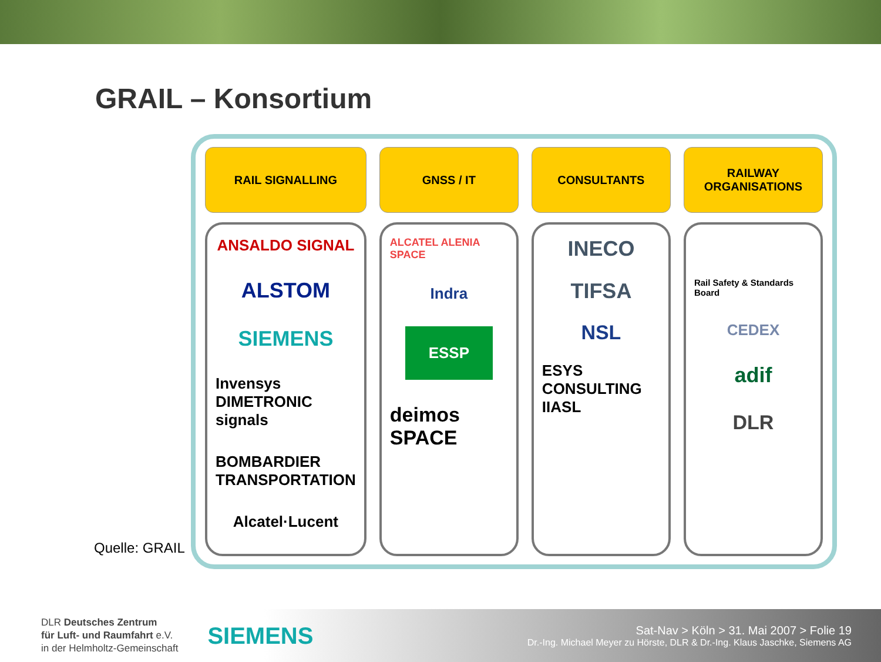GRAIL – Konsortium
Quelle: GRAIL
RAIL SIGNALLING
ANSALDO SIGNAL
ALSTOM
SIEMENS
Invensys DIMETRONIC signals
BOMBARDIER TRANSPORTATION
Alcatel·Lucent
GNSS / IT
ALCATEL ALENIA SPACE
Indra
ESSP
deimos SPACE
CONSULTANTS
INECO
TIFSA
NSL
ESYS CONSULTING IIASL
RAILWAY
ORGANISATIONS
Rail Safety & Standards Board
CEDEX
adif
DLR
DLR Deutsches Zentrum
für Luft- und Raumfahrt e.V.
in der Helmholtz-Gemeinschaft
SIEMENS
Sat-Nav > Köln > 31. Mai 2007 > Folie 19
Dr.-Ing. Michael Meyer zu Hörste, DLR & Dr.-Ing. Klaus Jaschke, Siemens AG